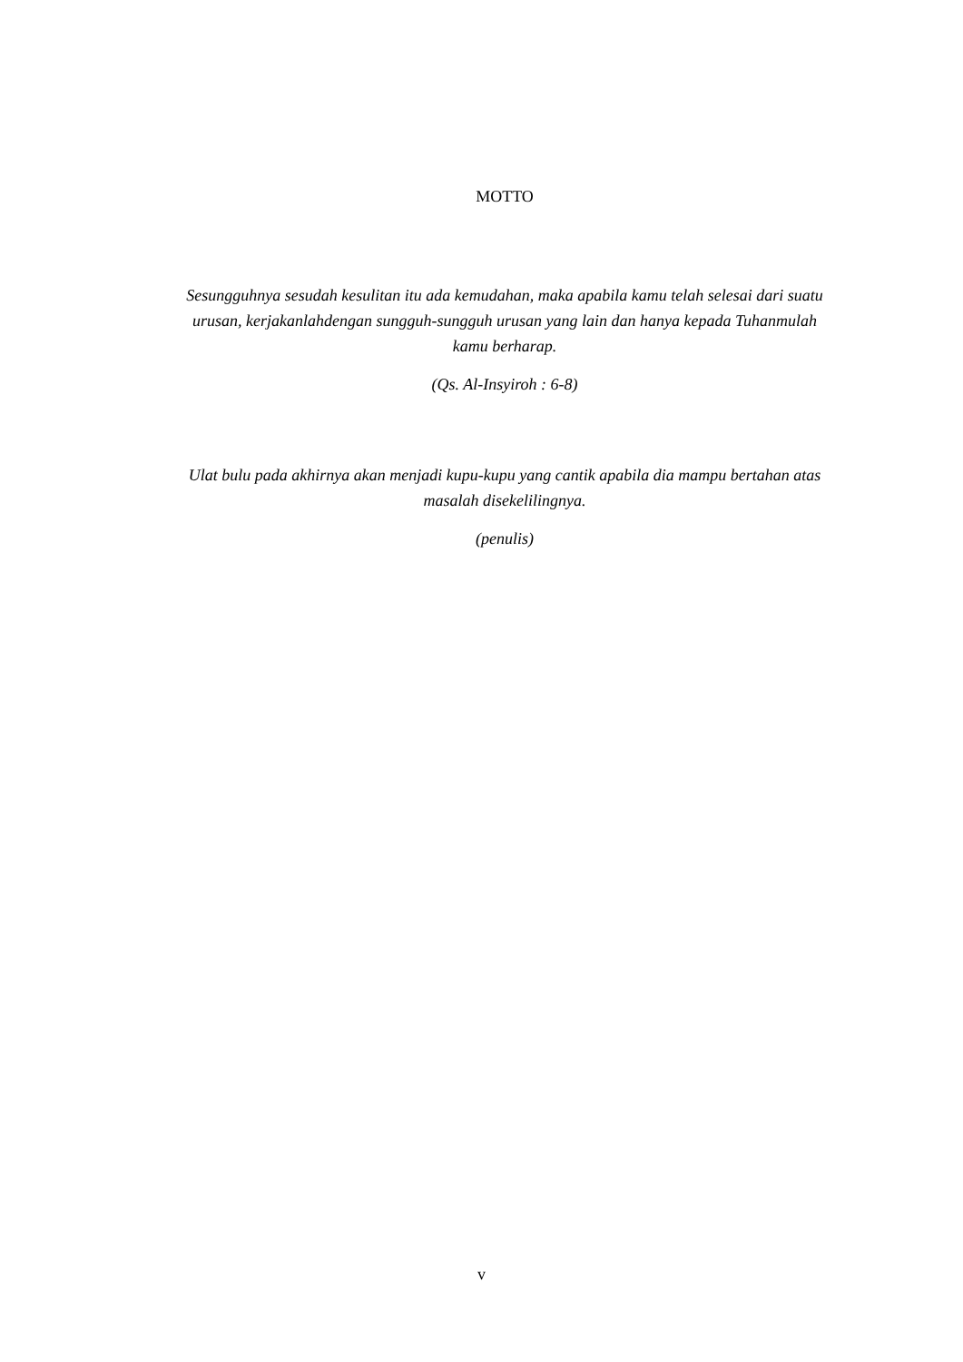MOTTO
Sesungguhnya sesudah kesulitan itu ada kemudahan, maka apabila kamu telah selesai dari suatu urusan, kerjakanlahdengan sungguh-sungguh urusan yang lain dan hanya kepada Tuhanmulah kamu berharap.
(Qs. Al-Insyiroh : 6-8)
Ulat bulu pada akhirnya akan menjadi kupu-kupu yang cantik apabila dia mampu bertahan atas masalah disekelilingnya.
(penulis)
v